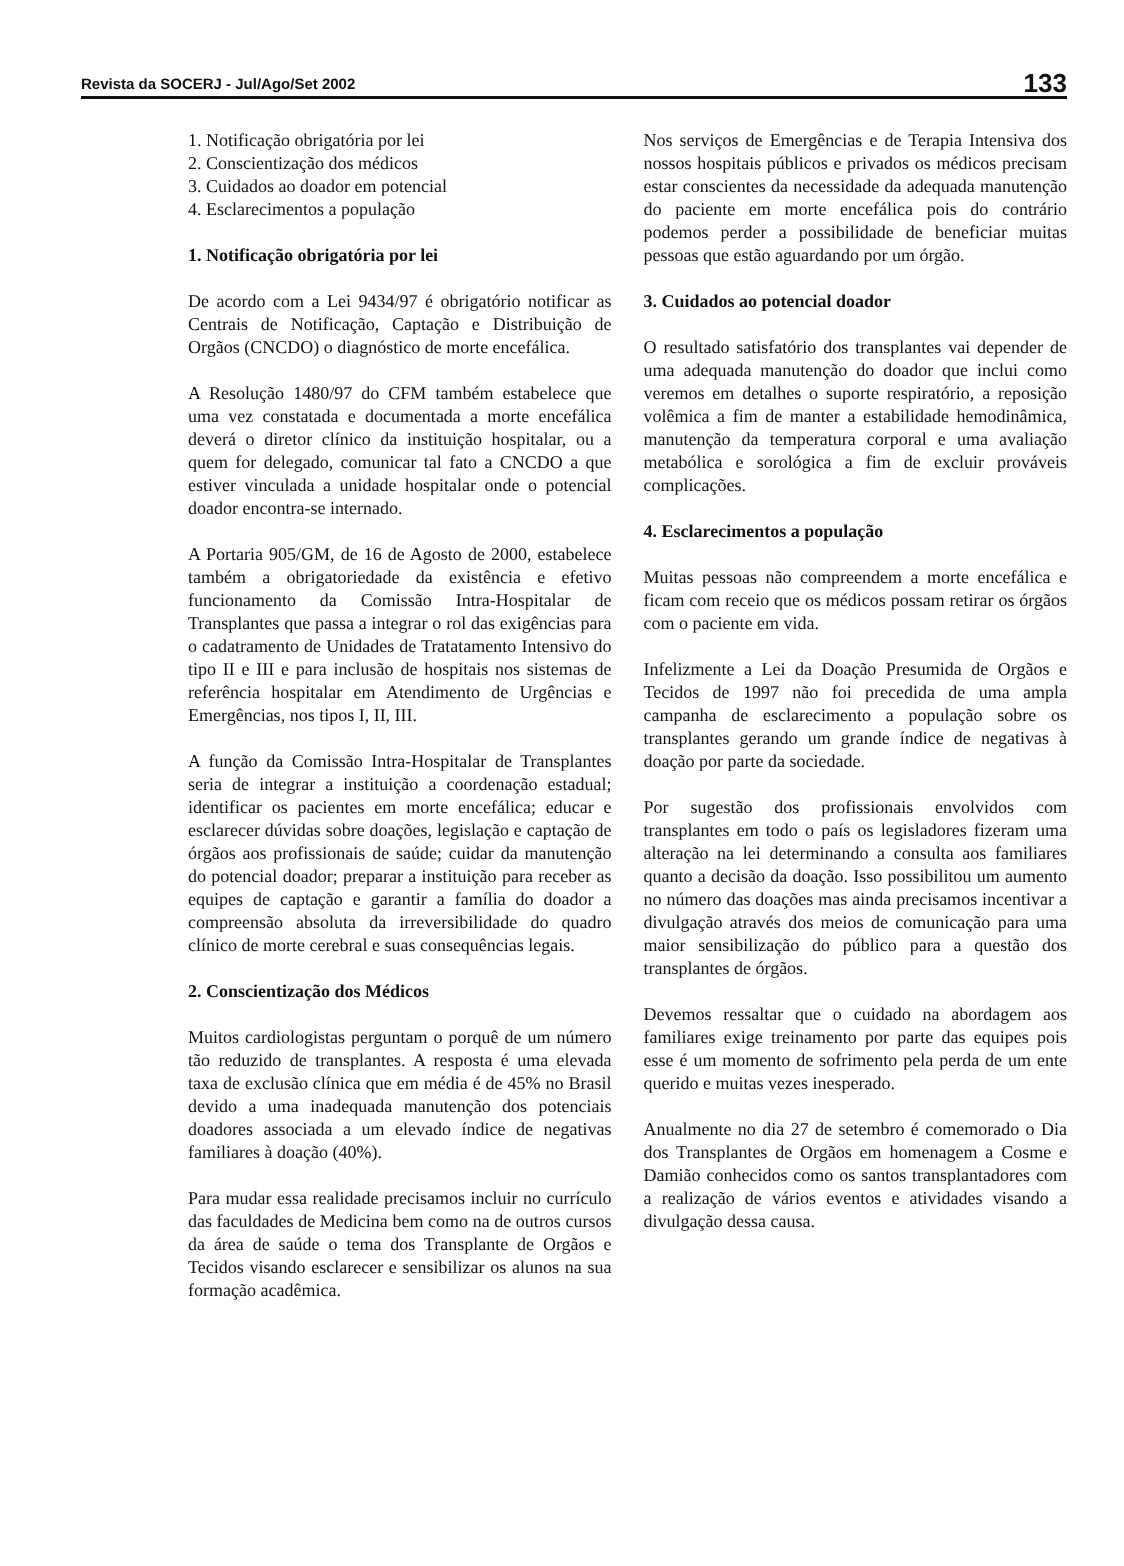Revista da SOCERJ - Jul/Ago/Set 2002 133
1. Notificação obrigatória por lei
2. Conscientização dos médicos
3. Cuidados ao doador em potencial
4. Esclarecimentos a população
1. Notificação obrigatória por lei
De acordo com a Lei 9434/97 é obrigatório notificar as Centrais de Notificação, Captação e Distribuição de Orgãos (CNCDO) o diagnóstico de morte encefálica.
A Resolução 1480/97 do CFM também estabelece que uma vez constatada e documentada a morte encefálica deverá o diretor clínico da instituição hospitalar, ou a quem for delegado, comunicar tal fato a CNCDO a que estiver vinculada a unidade hospitalar onde o potencial doador encontra-se internado.
A Portaria 905/GM, de 16 de Agosto de 2000, estabelece também a obrigatoriedade da existência e efetivo funcionamento da Comissão Intra-Hospitalar de Transplantes que passa a integrar o rol das exigências para o cadatramento de Unidades de Tratatamento Intensivo do tipo II e III e para inclusão de hospitais nos sistemas de referência hospitalar em Atendimento de Urgências e Emergências, nos tipos I, II, III.
A função da Comissão Intra-Hospitalar de Transplantes seria de integrar a instituição a coordenação estadual; identificar os pacientes em morte encefálica; educar e esclarecer dúvidas sobre doações, legislação e captação de órgãos aos profissionais de saúde; cuidar da manutenção do potencial doador; preparar a instituição para receber as equipes de captação e garantir a família do doador a compreensão absoluta da irreversibilidade do quadro clínico de morte cerebral e suas consequências legais.
2. Conscientização dos Médicos
Muitos cardiologistas perguntam o porquê de um número tão reduzido de transplantes. A resposta é uma elevada taxa de exclusão clínica que em média é de 45% no Brasil devido a uma inadequada manutenção dos potenciais doadores associada a um elevado índice de negativas familiares à doação (40%).
Para mudar essa realidade precisamos incluir no currículo das faculdades de Medicina bem como na de outros cursos da área de saúde o tema dos Transplante de Orgãos e Tecidos visando esclarecer e sensibilizar os alunos na sua formação acadêmica.
Nos serviços de Emergências e de Terapia Intensiva dos nossos hospitais públicos e privados os médicos precisam estar conscientes da necessidade da adequada manutenção do paciente em morte encefálica pois do contrário podemos perder a possibilidade de beneficiar muitas pessoas que estão aguardando por um órgão.
3. Cuidados ao potencial doador
O resultado satisfatório dos transplantes vai depender de uma adequada manutenção do doador que inclui como veremos em detalhes o suporte respiratório, a reposição volêmica a fim de manter a estabilidade hemodinâmica, manutenção da temperatura corporal e uma avaliação metabólica e sorológica a fim de excluir prováveis complicações.
4. Esclarecimentos a população
Muitas pessoas não compreendem a morte encefálica e ficam com receio que os médicos possam retirar os órgãos com o paciente em vida.
Infelizmente a Lei da Doação Presumida de Orgãos e Tecidos de 1997 não foi precedida de uma ampla campanha de esclarecimento a população sobre os transplantes gerando um grande índice de negativas à doação por parte da sociedade.
Por sugestão dos profissionais envolvidos com transplantes em todo o país os legisladores fizeram uma alteração na lei determinando a consulta aos familiares quanto a decisão da doação. Isso possibilitou um aumento no número das doações mas ainda precisamos incentivar a divulgação através dos meios de comunicação para uma maior sensibilização do público para a questão dos transplantes de órgãos.
Devemos ressaltar que o cuidado na abordagem aos familiares exige treinamento por parte das equipes pois esse é um momento de sofrimento pela perda de um ente querido e muitas vezes inesperado.
Anualmente no dia 27 de setembro é comemorado o Dia dos Transplantes de Orgãos em homenagem a Cosme e Damião conhecidos como os santos transplantadores com a realização de vários eventos e atividades visando a divulgação dessa causa.